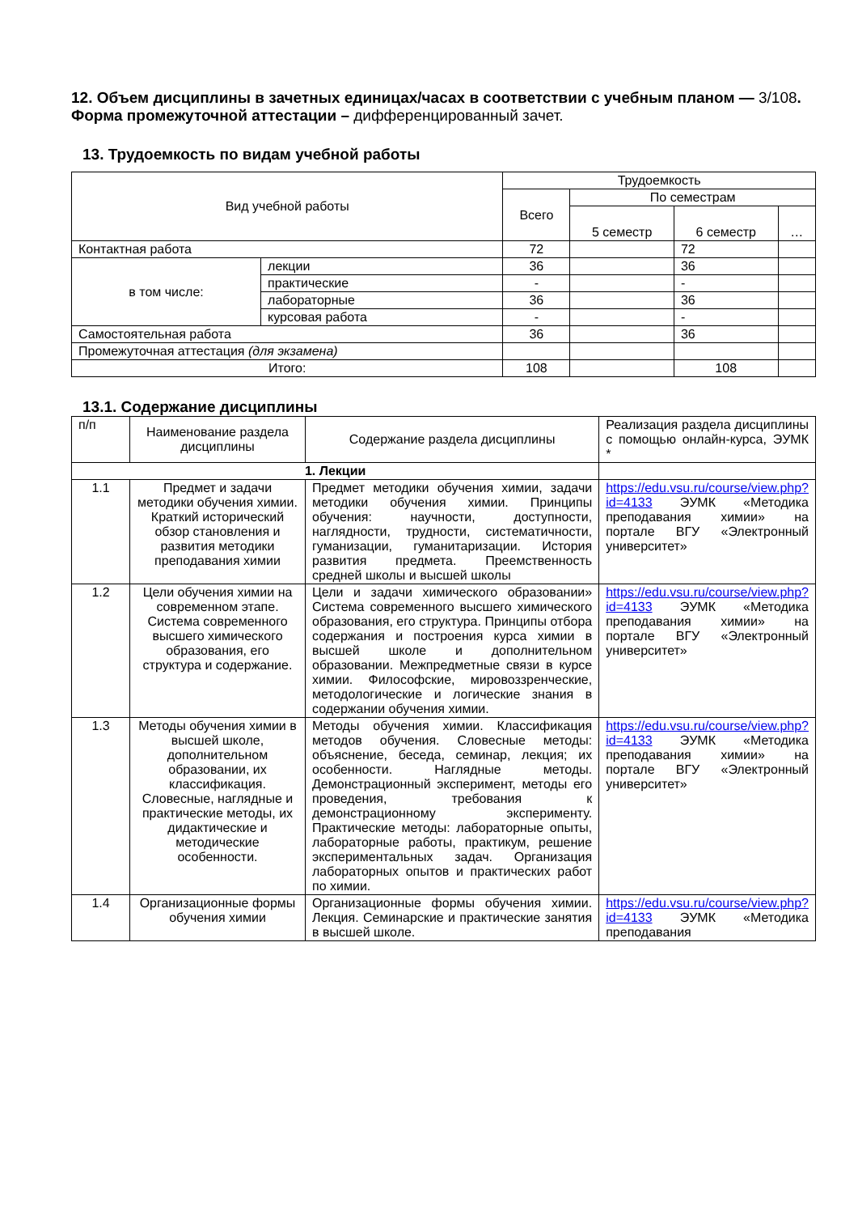12. Объем дисциплины в зачетных единицах/часах в соответствии с учебным планом — 3/108.
Форма промежуточной аттестации – дифференцированный зачет.
13. Трудоемкость по видам учебной работы
| Вид учебной работы | | Трудоемкость | | | |
| --- | --- | --- | --- | --- | --- |
| | | Всего | По семестрам | | |
| | | | 5 семестр | 6 семестр | … |
| Контактная работа | | 72 | | 72 | |
| в том числе: | лекции | 36 | | 36 | |
| | практические | - | | - | |
| | лабораторные | 36 | | 36 | |
| | курсовая работа | - | | - | |
| Самостоятельная работа | | 36 | | 36 | |
| Промежуточная аттестация (для экзамена) | | | | | |
| Итого: | | 108 | | 108 | |
13.1. Содержание дисциплины
| п/п | Наименование раздела дисциплины | Содержание раздела дисциплины | Реализация раздела дисциплины с помощью онлайн-курса, ЭУМК * |
| --- | --- | --- | --- |
| 1. Лекции | | | |
| 1.1 | Предмет и задачи методики обучения химии. Краткий исторический обзор становления и развития методики преподавания химии | Предмет методики обучения химии, задачи методики обучения химии. Принципы обучения: научности, доступности, наглядности, трудности, систематичности, гуманизации, гуманитаризации. История развития предмета. Преемственность средней школы и высшей школы | https://edu.vsu.ru/course/view.php?id=4133 ЭУМК «Методика преподавания химии» на портале ВГУ «Электронный университет» |
| 1.2 | Цели обучения химии на современном этапе. Система современного высшего химического образования, его структура и содержание. | Цели и задачи химического образовании» Система современного высшего химического образования, его структура. Принципы отбора содержания и построения курса химии в высшей школе и дополнительном образовании. Межпредметные связи в курсе химии. Философские, мировоззренческие, методологические и логические знания в содержании обучения химии. | https://edu.vsu.ru/course/view.php?id=4133 ЭУМК «Методика преподавания химии» на портале ВГУ «Электронный университет» |
| 1.3 | Методы обучения химии в высшей школе, дополнительном образовании, их классификация. Словесные, наглядные и практические методы, их дидактические и методические особенности. | Методы обучения химии. Классификация методов обучения. Словесные методы: объяснение, беседа, семинар, лекция; их особенности. Наглядные методы. Демонстрационный эксперимент, методы его проведения, требования к демонстрационному эксперименту. Практические методы: лабораторные опыты, лабораторные работы, практикум, решение экспериментальных задач. Организация лабораторных опытов и практических работ по химии. | https://edu.vsu.ru/course/view.php?id=4133 ЭУМК «Методика преподавания химии» на портале ВГУ «Электронный университет» |
| 1.4 | Организационные формы обучения химии | Организационные формы обучения химии. Лекция. Семинарские и практические занятия в высшей школе. | https://edu.vsu.ru/course/view.php?id=4133 ЭУМК «Методика преподавания |